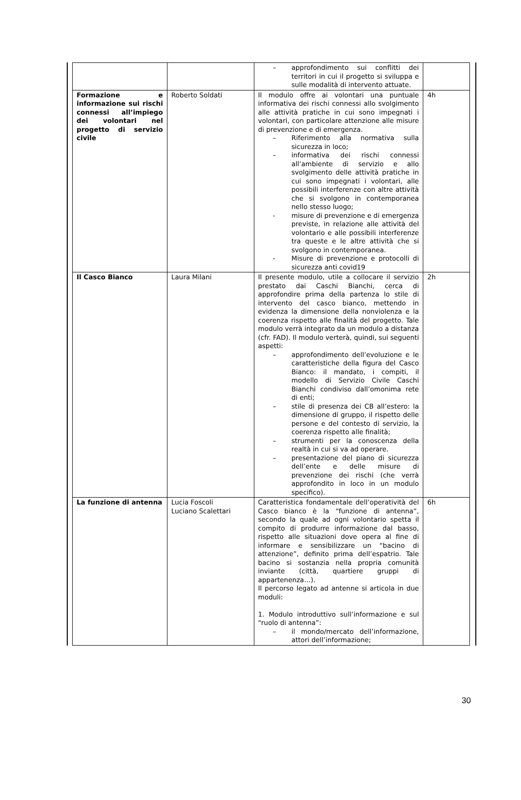| | | – approfondimento sui conflitti dei territori in cui il progetto si sviluppa e sulle modalità di intervento attuate. | |
| Formazione e informazione sui rischi connessi all’impiego dei volontari nel progetto di servizio civile | Roberto Soldati | Il modulo offre ai volontari una puntuale informativa dei rischi connessi allo svolgimento alle attività pratiche in cui sono impegnati i volontari, con particolare attenzione alle misure di prevenzione e di emergenza. – Riferimento alla normativa sulla sicurezza in loco; – informativa dei rischi connessi all’ambiente di servizio e allo svolgimento delle attività pratiche in cui sono impegnati i volontari, alle possibili interferenze con altre attività che si svolgono in contemporanea nello stesso luogo; - misure di prevenzione e di emergenza previste, in relazione alle attività del volontario e alle possibili interferenze tra queste e le altre attività che si svolgono in contemporanea. - Misure di prevenzione e protocolli di sicurezza anti covid19 | 4h |
| Il Casco Bianco | Laura Milani | Il presente modulo, utile a collocare il servizio prestato dai Caschi Bianchi, cerca di approfondire prima della partenza lo stile di intervento del casco bianco, mettendo in evidenza la dimensione della nonviolenza e la coerenza rispetto alle finalità del progetto. Tale modulo verrà integrato da un modulo a distanza (cfr. FAD). Il modulo verterà, quindi, sui seguenti aspetti: – approfondimento dell’evoluzione e le caratteristiche della figura del Casco Bianco: il mandato, i compiti, il modello di Servizio Civile Caschi Bianchi condiviso dall’omonima rete di enti; – stile di presenza dei CB all’estero: la dimensione di gruppo, il rispetto delle persone e del contesto di servizio, la coerenza rispetto alle finalità; – strumenti per la conoscenza della realtà in cui si va ad operare. – presentazione del piano di sicurezza dell’ente e delle misure di prevenzione dei rischi (che verrà approfondito in loco in un modulo specifico). | 2h |
| La funzione di antenna | Lucia Foscoli Luciano Scalettari | Caratteristica fondamentale dell’operatività del Casco bianco è la “funzione di antenna”, secondo la quale ad ogni volontario spetta il compito di produrre informazione dal basso, rispetto alle situazioni dove opera al fine di informare e sensibilizzare un “bacino di attenzione”, definito prima dell’espatrio. Tale bacino si sostanzia nella propria comunità inviante (città, quartiere gruppi di appartenenza…). Il percorso legato ad antenne si articola in due moduli: 1. Modulo introduttivo sull’informazione e sul “ruolo di antenna”: – il mondo/mercato dell’informazione, attori dell’informazione; | 6h |
30